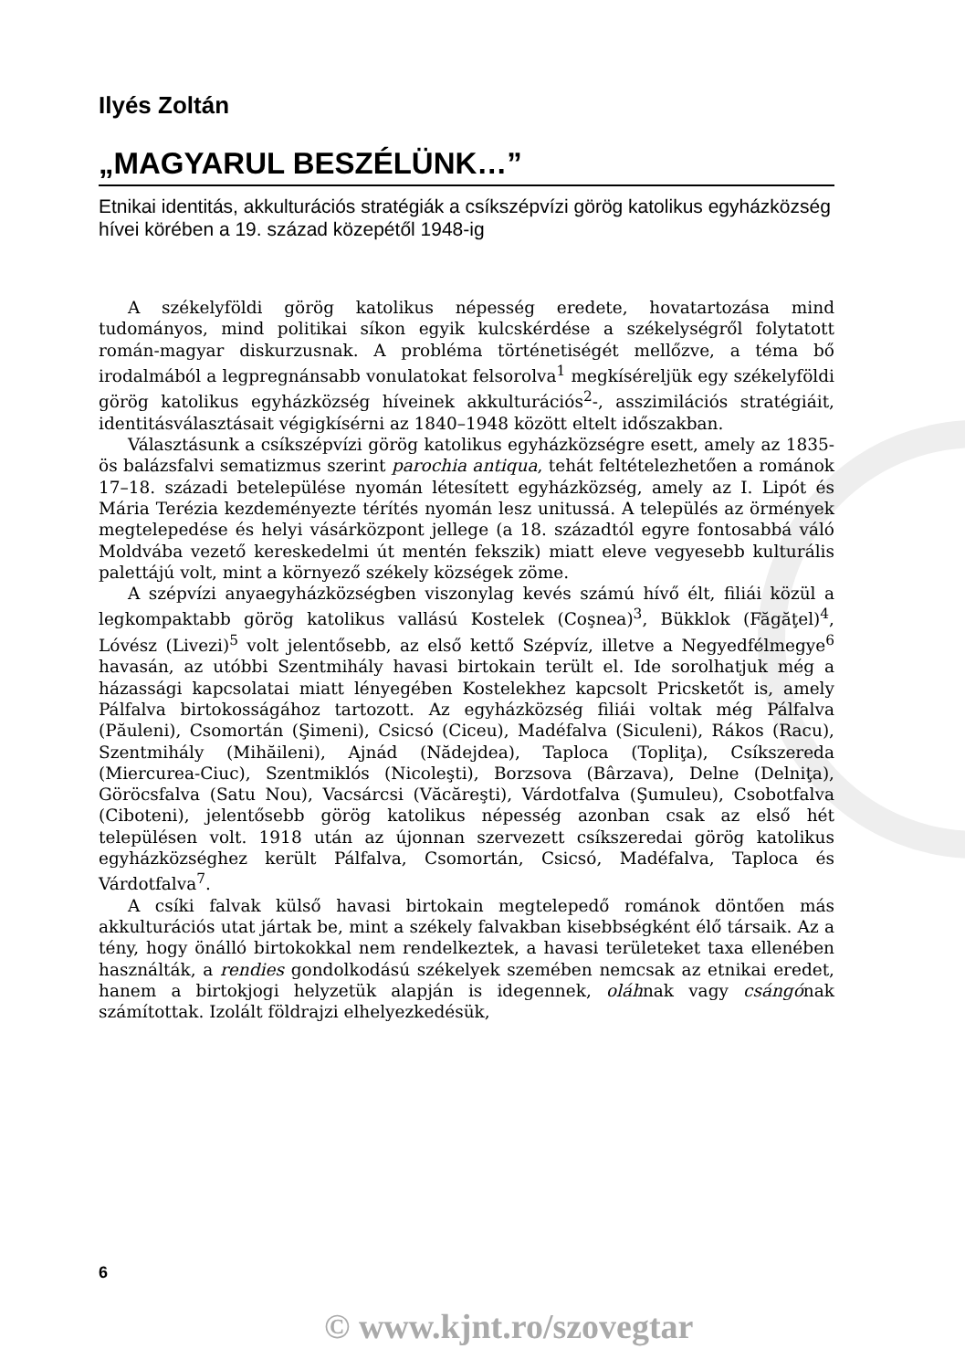Ilyés Zoltán
„MAGYARUL BESZÉLÜNK…”
Etnikai identitás, akkulturációs stratégiák a csíkszépvízi görög katolikus egyházközség hívei körében a 19. század közepétől 1948-ig
A székelyföldi görög katolikus népesség eredete, hovatartozása mind tudományos, mind politikai síkon egyik kulcskérdése a székelységről folytatott román-magyar diskurzusnak. A probléma történetiségét mellőzve, a téma bő irodalmából a legpregnánsabb vonulatokat felsorolva<sup>1</sup> megkíséreljük egy székelyföldi görög katolikus egyházközség híveinek akkulturációs<sup>2</sup>-, asszimilációs stratégiáit, identitásválasztásait végigkísérni az 1840–1948 között eltelt időszakban.
Választásunk a csíkszépvízi görög katolikus egyházközségre esett, amely az 1835-ös balázsfalvi sematizmus szerint parochia antiqua, tehát feltételezhetően a románok 17–18. századi betelepülése nyomán létesített egyházközség, amely az I. Lipót és Mária Terézia kezdeményezte térítés nyomán lesz unitussá. A település az örmények megtelepedése és helyi vásárközpont jellege (a 18. századtól egyre fontosabbá váló Moldvába vezető kereskedelmi út mentén fekszik) miatt eleve vegyesebb kulturális palettájú volt, mint a környező székely községek zöme.
A szépvízi anyaegyházközségben viszonylag kevés számú hívő élt, filiái közül a legkompaktabb görög katolikus vallású Kostelek (Coşnea)<sup>3</sup>, Bükklok (Făgăţel)<sup>4</sup>, Lóvész (Livezi)<sup>5</sup> volt jelentősebb, az első kettő Szépvíz, illetve a Negyedfélmegye<sup>6</sup> havasán, az utóbbi Szentmihály havasi birtokain terült el. Ide sorolhatjuk még a házassági kapcsolatai miatt lényegében Kostelekhez kapcsolt Pricsketőt is, amely Pálfalva birtokosságához tartozott. Az egyházközség filiái voltak még Pálfalva (Păuleni), Csomortán (Şimeni), Csicsó (Ciceu), Madéfalva (Siculeni), Rákos (Racu), Szentmihály (Mihăileni), Ajnád (Nădejdea), Taploca (Topliţa), Csíkszereda (Miercurea-Ciuc), Szentmiklós (Nicoleşti), Borzsova (Bârzava), Delne (Delniţa), Göröcsfalva (Satu Nou), Vacsárcsi (Văcăreşti), Várdotfalva (Şumuleu), Csobotfalva (Ciboteni), jelentősebb görög katolikus népesség azonban csak az első hét településen volt. 1918 után az újonnan szervezett csíkszeredai görög katolikus egyházközséghez került Pálfalva, Csomortán, Csicsó, Madéfalva, Taploca és Várdotfalva<sup>7</sup>.
A csíki falvak külső havasi birtokain megtelepedő románok döntően más akkulturációs utat jártak be, mint a székely falvakban kisebbségként élő társaik. Az a tény, hogy önálló birtokokkal nem rendelkeztek, a havasi területeket taxa ellenében használták, a rendies gondolkodású székelyek szemében nemcsak az etnikai eredet, hanem a birtokjogi helyzetük alapján is idegennek, oláhnak vagy csángónak számítottak. Izolált földrajzi elhelyezkedésük,
6
© www.kjnt.ro/szovegtar